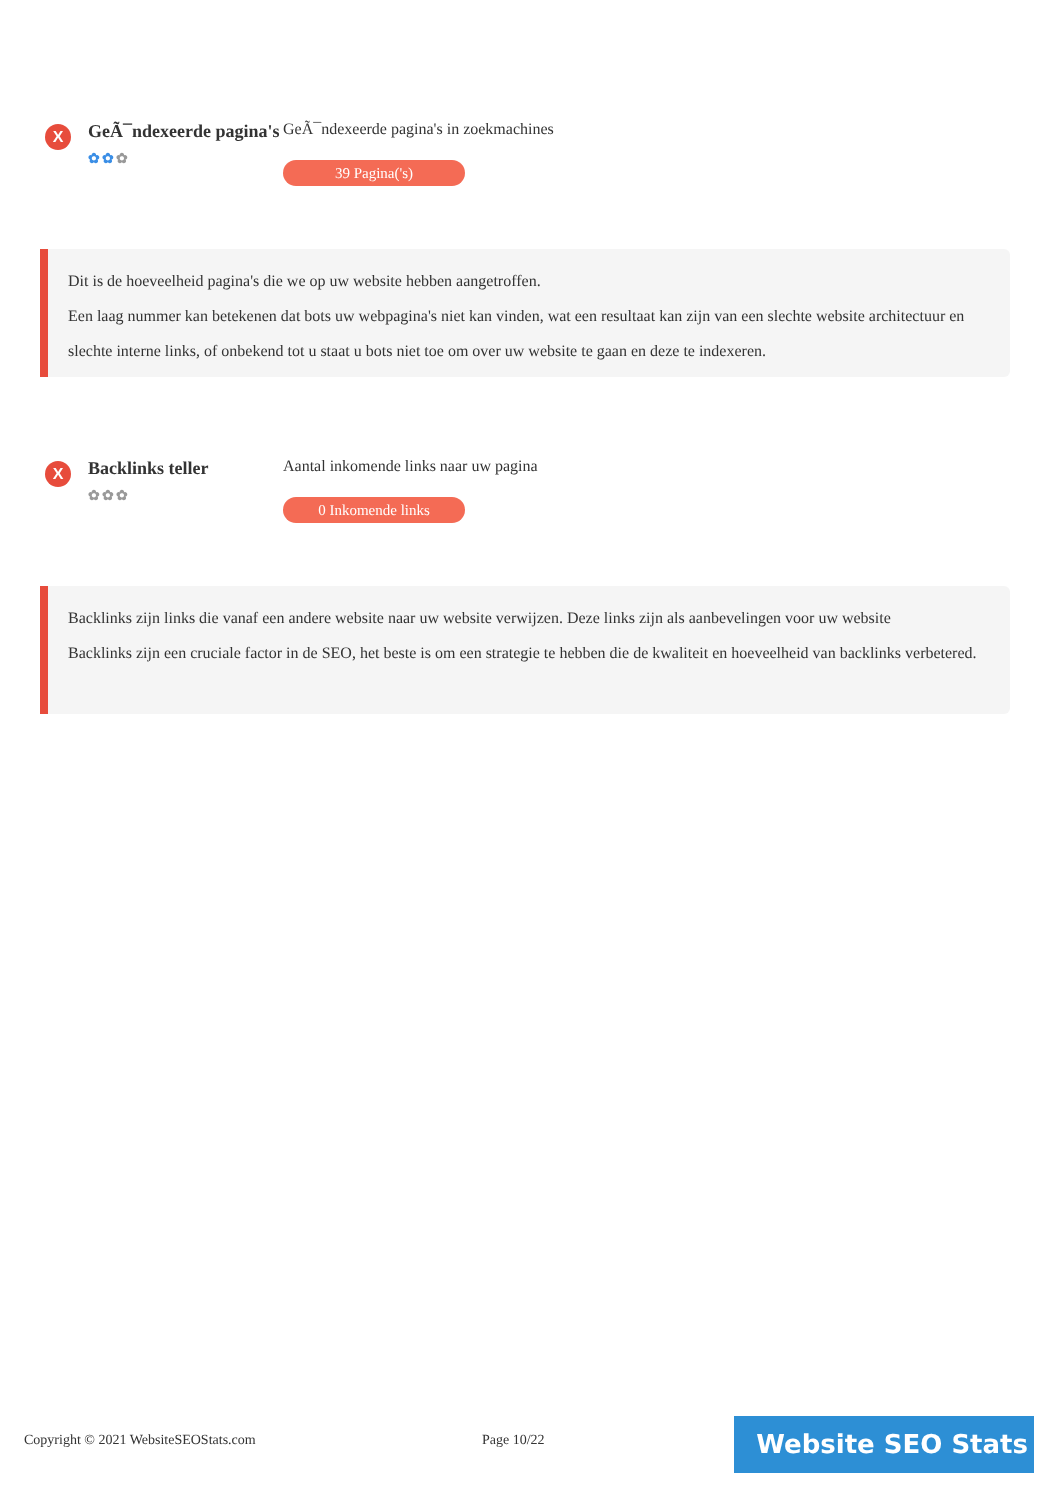X
GeÃ¯ndexeerde pagina's
✿✿✿
GeÃ¯ndexeerde pagina's in zoekmachines
39 Pagina('s)
Dit is de hoeveelheid pagina's die we op uw website hebben aangetroffen.
Een laag nummer kan betekenen dat bots uw webpagina's niet kan vinden, wat een resultaat kan zijn van een slechte website architectuur en slechte interne links, of onbekend tot u staat u bots niet toe om over uw website te gaan en deze te indexeren.
X
Backlinks teller
✿✿✿
Aantal inkomende links naar uw pagina
0 Inkomende links
Backlinks zijn links die vanaf een andere website naar uw website verwijzen. Deze links zijn als aanbevelingen voor uw website
Backlinks zijn een cruciale factor in de SEO, het beste is om een strategie te hebben die de kwaliteit en hoeveelheid van backlinks verbetered.
Copyright © 2021 WebsiteSEOStats.com
Page 10/22 Website SEO Stats